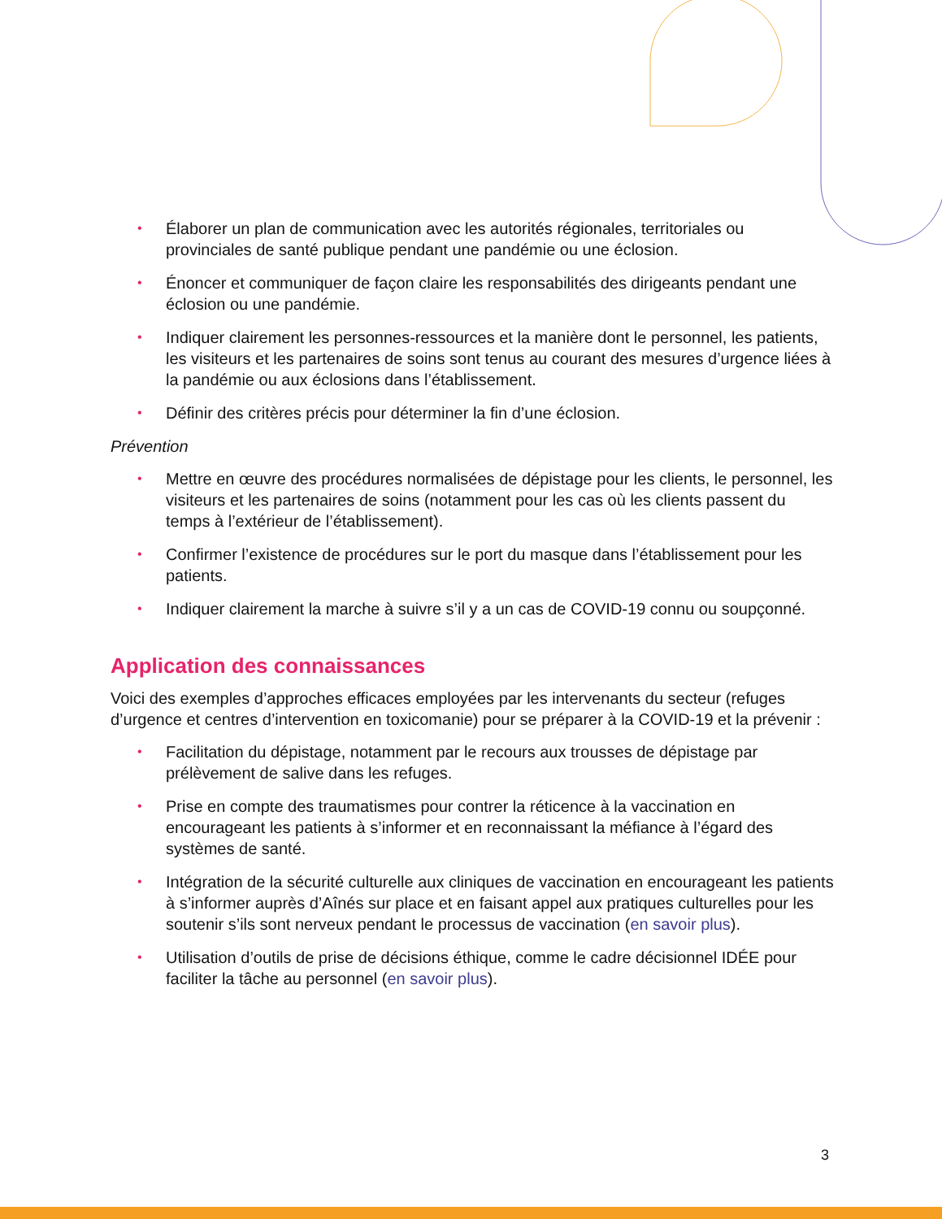• Élaborer un plan de communication avec les autorités régionales, territoriales ou provinciales de santé publique pendant une pandémie ou une éclosion.
• Énoncer et communiquer de façon claire les responsabilités des dirigeants pendant une éclosion ou une pandémie.
• Indiquer clairement les personnes-ressources et la manière dont le personnel, les patients, les visiteurs et les partenaires de soins sont tenus au courant des mesures d’urgence liées à la pandémie ou aux éclosions dans l’établissement.
• Définir des critères précis pour déterminer la fin d’une éclosion.
Prévention
• Mettre en œuvre des procédures normalisées de dépistage pour les clients, le personnel, les visiteurs et les partenaires de soins (notamment pour les cas où les clients passent du temps à l’extérieur de l’établissement).
• Confirmer l’existence de procédures sur le port du masque dans l’établissement pour les patients.
• Indiquer clairement la marche à suivre s’il y a un cas de COVID-19 connu ou soupçonné.
Application des connaissances
Voici des exemples d’approches efficaces employées par les intervenants du secteur (refuges d’urgence et centres d’intervention en toxicomanie) pour se préparer à la COVID-19 et la prévenir :
• Facilitation du dépistage, notamment par le recours aux trousses de dépistage par prélèvement de salive dans les refuges.
• Prise en compte des traumatismes pour contrer la réticence à la vaccination en encourageant les patients à s’informer et en reconnaissant la méfiance à l’égard des systèmes de santé.
• Intégration de la sécurité culturelle aux cliniques de vaccination en encourageant les patients à s’informer auprès d’Aînés sur place et en faisant appel aux pratiques culturelles pour les soutenir s’ils sont nerveux pendant le processus de vaccination (en savoir plus).
• Utilisation d’outils de prise de décisions éthique, comme le cadre décisionnel IDÉE pour faciliter la tâche au personnel (en savoir plus).
3